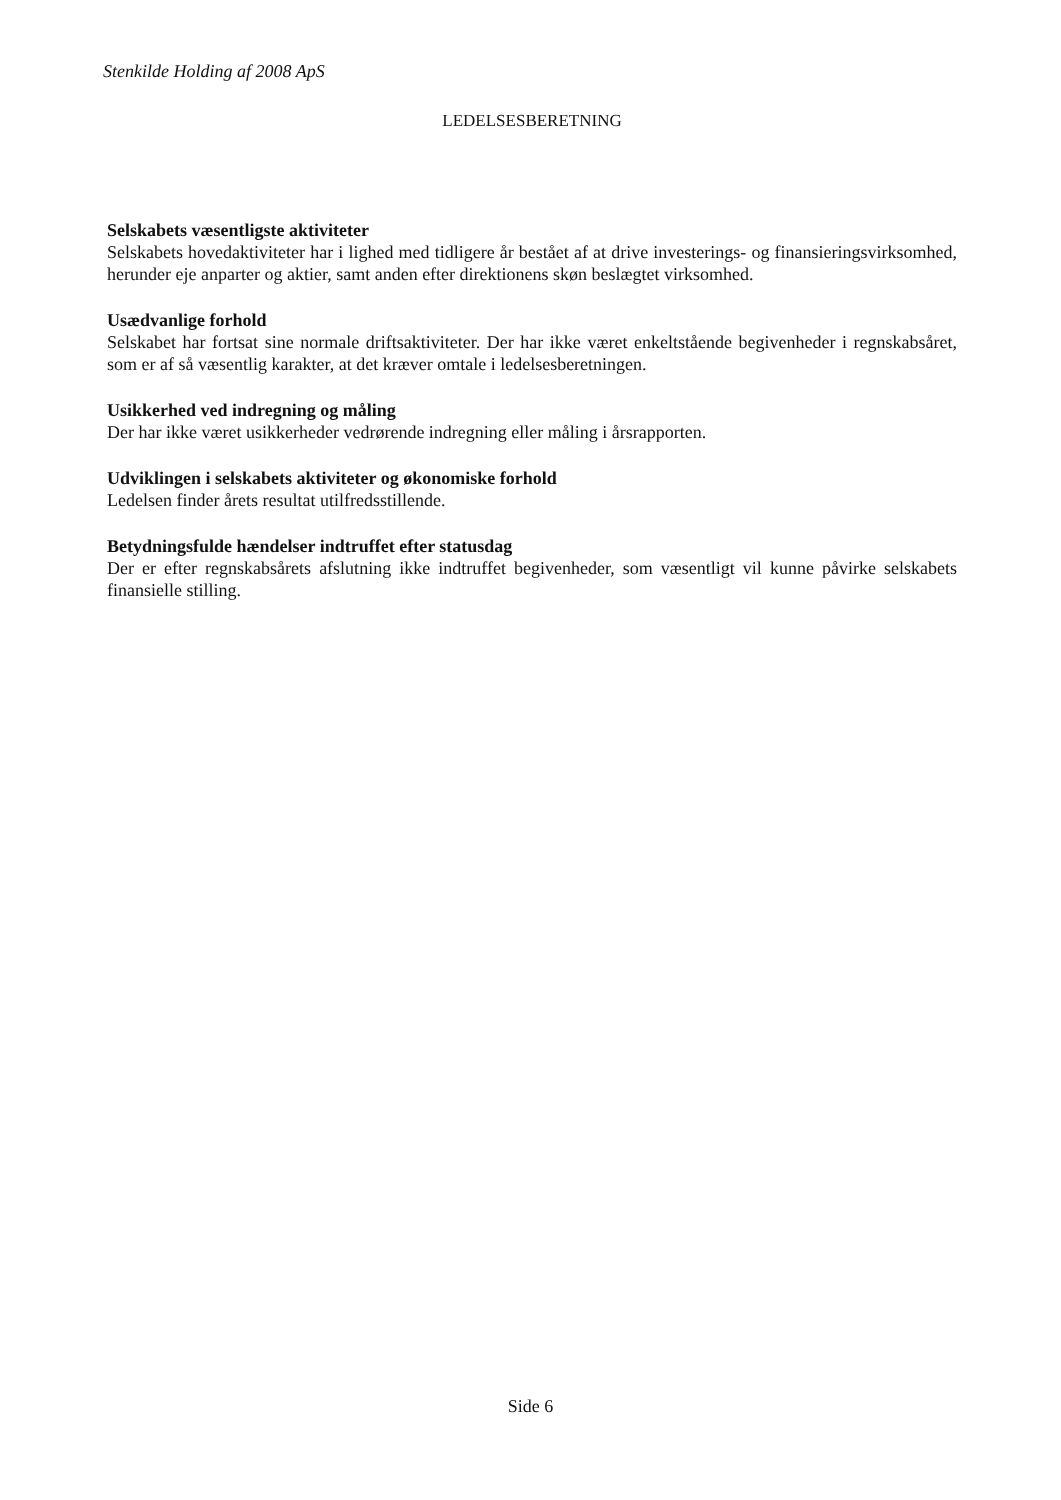Stenkilde Holding af 2008 ApS
LEDELSESBERETNING
Selskabets væsentligste aktiviteter
Selskabets hovedaktiviteter har i lighed med tidligere år bestået af at drive investerings- og finansieringsvirksomhed, herunder eje anparter og aktier, samt anden efter direktionens skøn beslægtet virksomhed.
Usædvanlige forhold
Selskabet har fortsat sine normale driftsaktiviteter. Der har ikke været enkeltstående begivenheder i regnskabsåret, som er af så væsentlig karakter, at det kræver omtale i ledelsesberetningen.
Usikkerhed ved indregning og måling
Der har ikke været usikkerheder vedrørende indregning eller måling i årsrapporten.
Udviklingen i selskabets aktiviteter og økonomiske forhold
Ledelsen finder årets resultat utilfredsstillende.
Betydningsfulde hændelser indtruffet efter statusdag
Der er efter regnskabsårets afslutning ikke indtruffet begivenheder, som væsentligt vil kunne påvirke selskabets finansielle stilling.
Side 6